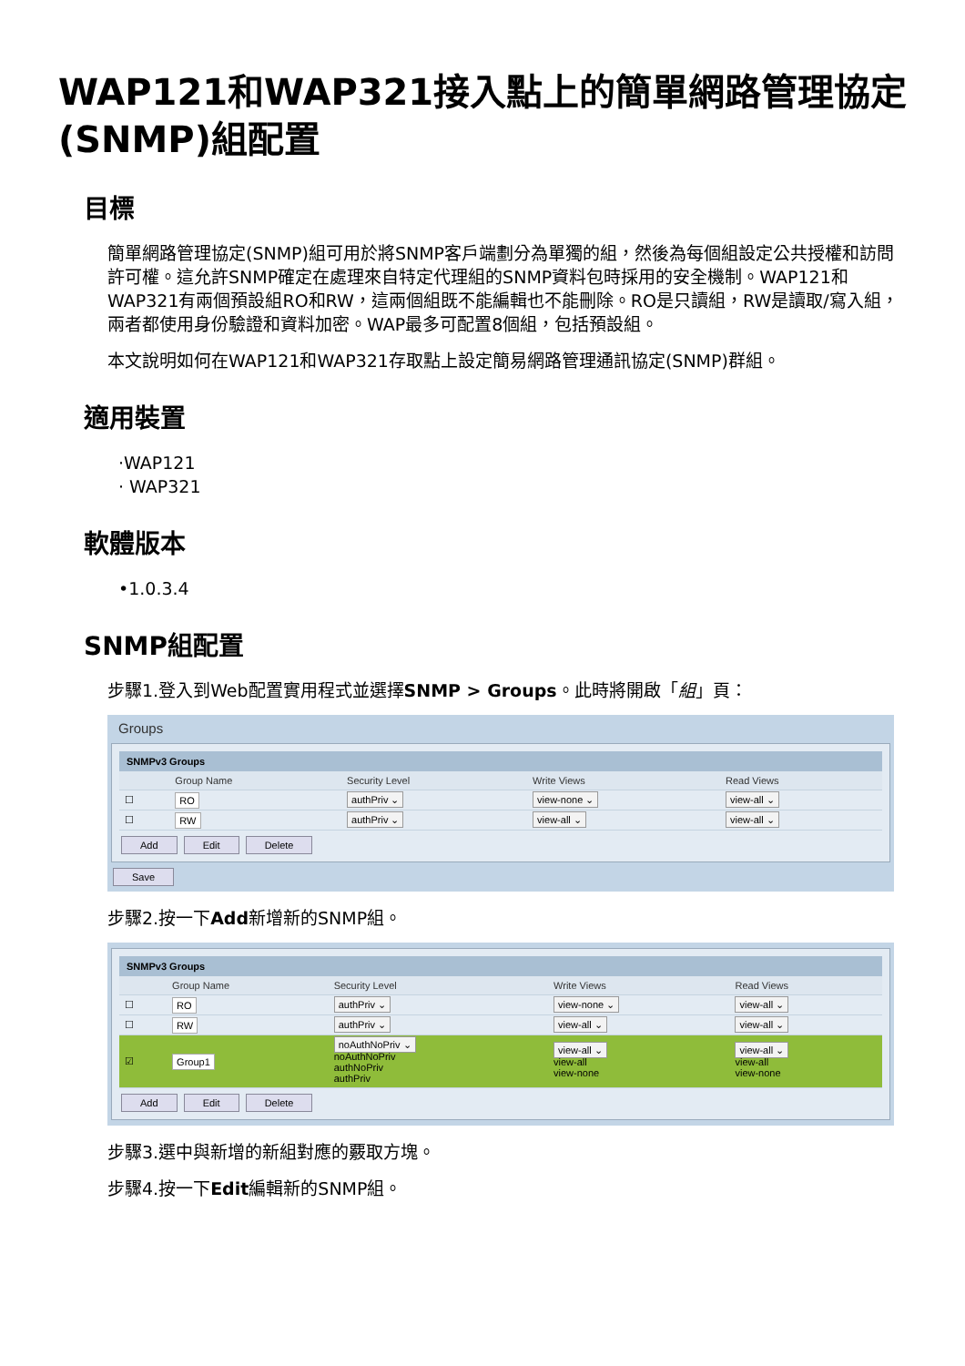WAP121和WAP321接入點上的簡單網路管理協定(SNMP)組配置
目標
簡單網路管理協定(SNMP)組可用於將SNMP客戶端劃分為單獨的組，然後為每個組設定公共授權和訪問許可權。這允許SNMP確定在處理來自特定代理組的SNMP資料包時採用的安全機制。WAP121和WAP321有兩個預設組RO和RW，這兩個組既不能編輯也不能刪除。RO是只讀組，RW是讀取/寫入組，兩者都使用身份驗證和資料加密。WAP最多可配置8個組，包括預設組。
本文說明如何在WAP121和WAP321存取點上設定簡易網路管理通訊協定(SNMP)群組。
適用裝置
·WAP121
· WAP321
軟體版本
•1.0.3.4
SNMP組配置
步驟1.登入到Web配置實用程式並選擇SNMP > Groups。此時將開啟「組」頁：
Groups
| SNMPv3 Groups | | | | |
| --- | --- | --- | --- | --- |
| | Group Name | Security Level | Write Views | Read Views |
| ☐ | RO | authPriv ⌄ | view-none ⌄ | view-all ⌄ |
| ☐ | RW | authPriv ⌄ | view-all ⌄ | view-all ⌄ |
Add Edit Delete
Save
步驟2.按一下Add新增新的SNMP組。
| SNMPv3 Groups | | | | |
| --- | --- | --- | --- | --- |
| | Group Name | Security Level | Write Views | Read Views |
| ☐ | RO | authPriv ⌄ | view-none ⌄ | view-all ⌄ |
| ☐ | RW | authPriv ⌄ | view-all ⌄ | view-all ⌄ |
| ☑ | Group1 | noAuthNoPriv ⌄ noAuthNoPriv authNoPriv authPriv | view-all ⌄ view-all view-none | view-all ⌄ view-all view-none |
Add Edit Delete
步驟3.選中與新增的新組對應的覈取方塊。
步驟4.按一下Edit編輯新的SNMP組。